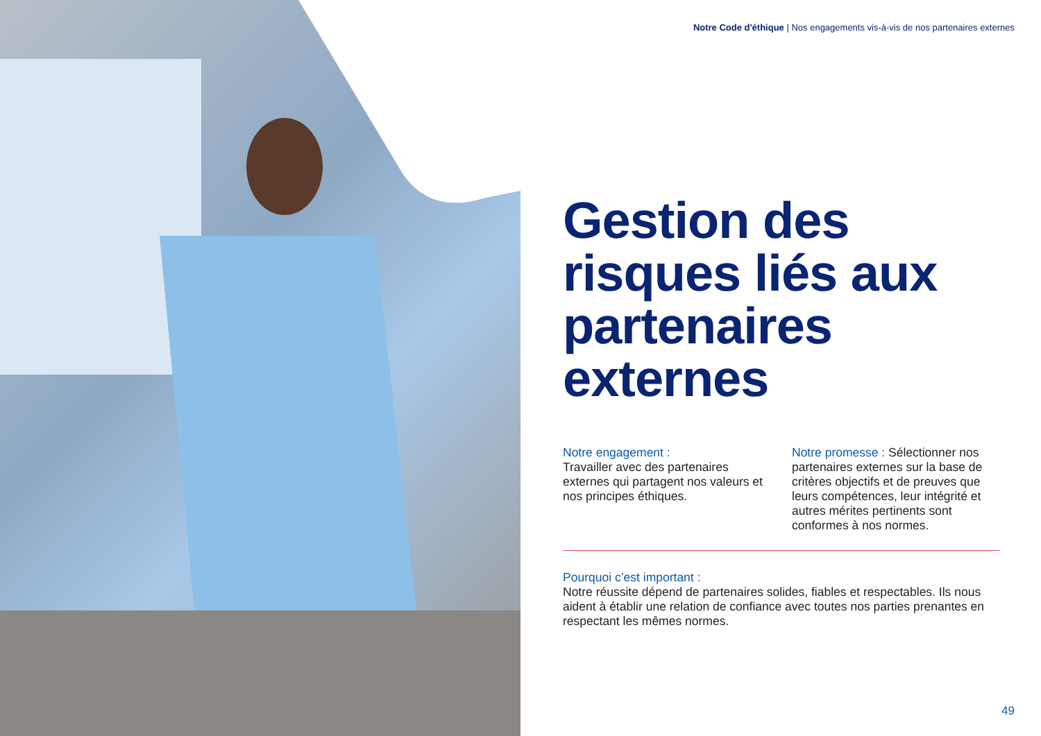Notre Code d'éthique | Nos engagements vis-à-vis de nos partenaires externes
Gestion des risques liés aux partenaires externes
Notre engagement :
Travailler avec des partenaires externes qui partagent nos valeurs et nos principes éthiques.
Notre promesse : Sélectionner nos partenaires externes sur la base de critères objectifs et de preuves que leurs compétences, leur intégrité et autres mérites pertinents sont conformes à nos normes.
Pourquoi c’est important :
Notre réussite dépend de partenaires solides, fiables et respectables. Ils nous aident à établir une relation de confiance avec toutes nos parties prenantes en respectant les mêmes normes.
49